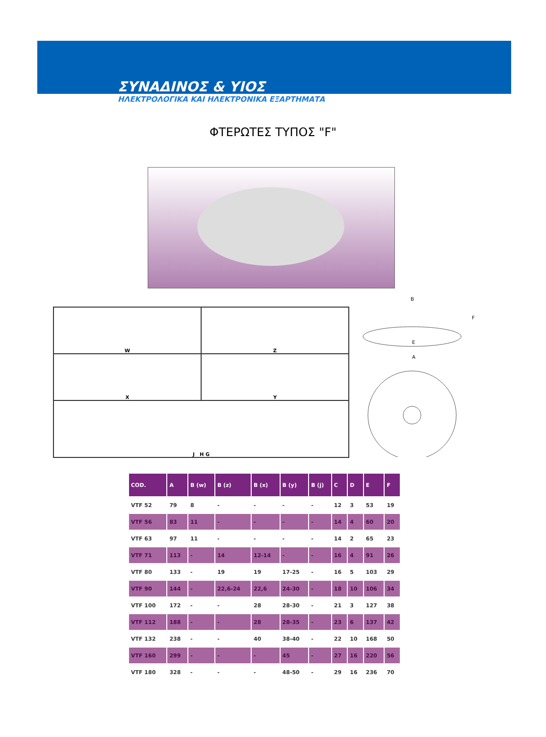ΣΥΝΑΔΙΝΟΣ & ΥΙΟΣ
ΗΛΕΚΤΡΟΛΟΓΙΚΑ ΚΑΙ ΗΛΕΚΤΡΟΝΙΚΑ ΕΞΑΡΤΗΜΑΤΑ
ΦΤΕΡΩΤΕΣ ΤΥΠΟΣ "F"
W
Z
X
Y
J H G
B
F
E
A
| COD. | A | B (w) | B (z) | B (x) | B (y) | B (j) | C | D | E | F |
| --- | --- | --- | --- | --- | --- | --- | --- | --- | --- | --- |
| VTF 52 | 79 | 8 | - | - | - | - | 12 | 3 | 53 | 19 |
| VTF 56 | 83 | 11 | - | - | - | - | 14 | 4 | 60 | 20 |
| VTF 63 | 97 | 11 | - | - | - | - | 14 | 2 | 65 | 23 |
| VTF 71 | 113 | - | 14 | 12-14 | - | - | 16 | 4 | 91 | 26 |
| VTF 80 | 133 | - | 19 | 19 | 17-25 | - | 16 | 5 | 103 | 29 |
| VTF 90 | 144 | - | 22,6-24 | 22,6 | 24-30 | - | 18 | 10 | 106 | 34 |
| VTF 100 | 172 | - | - | 28 | 28-30 | - | 21 | 3 | 127 | 38 |
| VTF 112 | 188 | - | - | 28 | 28-35 | - | 23 | 6 | 137 | 42 |
| VTF 132 | 238 | - | - | 40 | 38-40 | - | 22 | 10 | 168 | 50 |
| VTF 160 | 299 | - | - | - | 45 | - | 27 | 16 | 220 | 56 |
| VTF 180 | 328 | - | - | - | 48-50 | - | 29 | 16 | 236 | 70 |